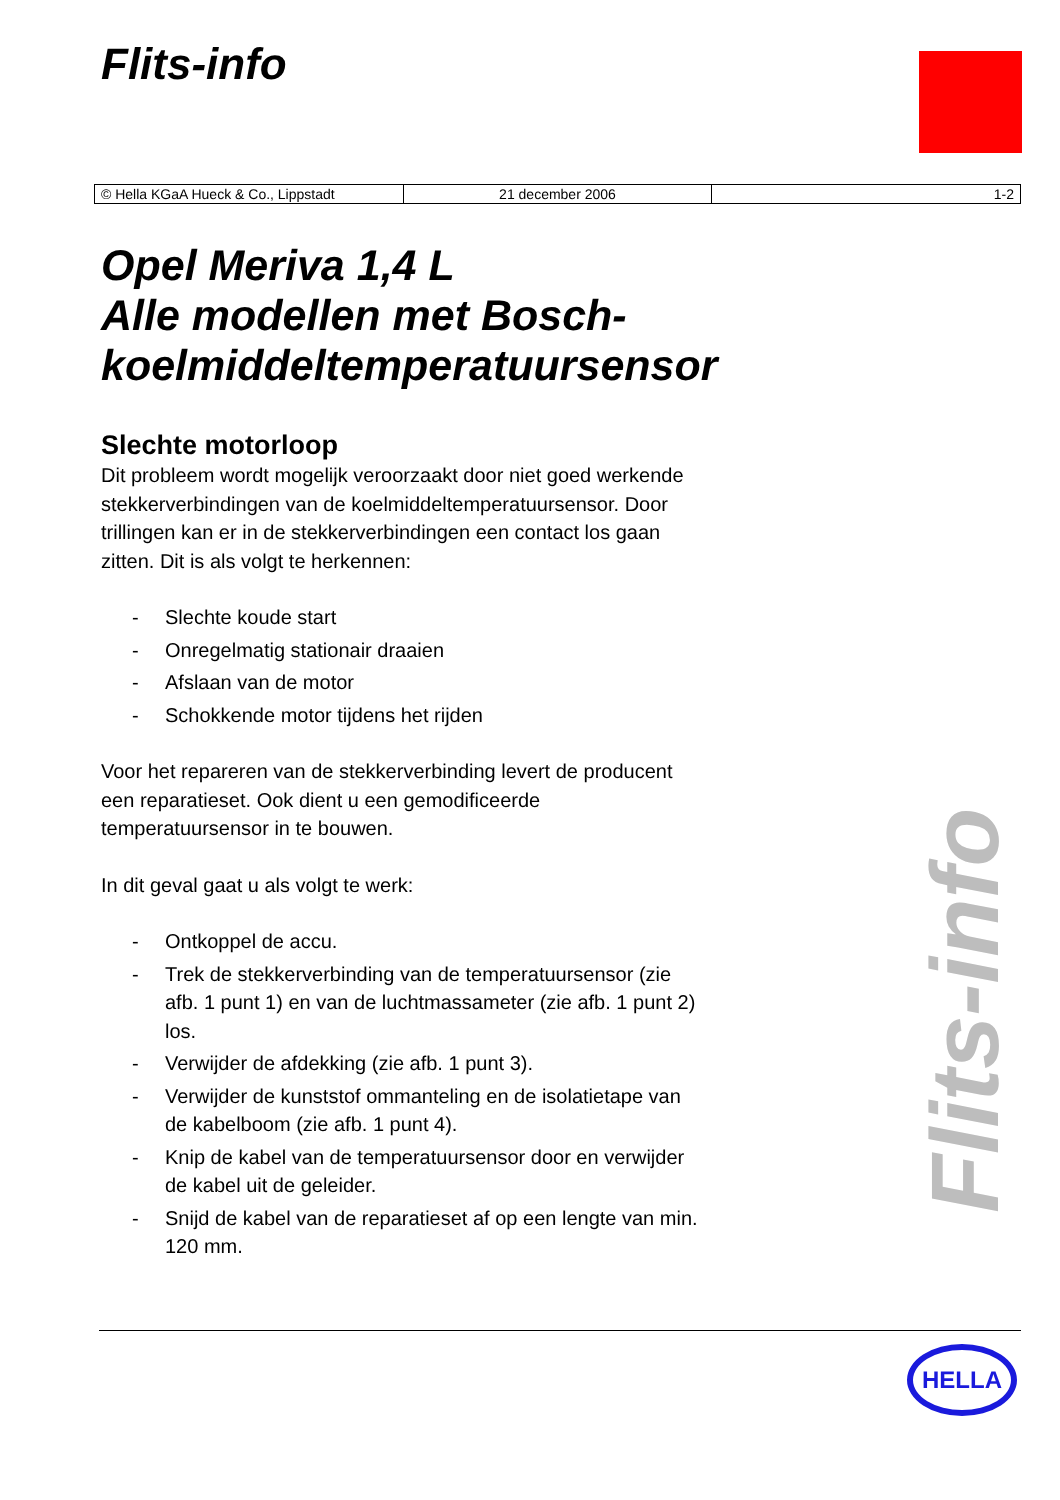Flits-info
| © Hella KGaA Hueck & Co., Lippstadt | 21 december 2006 | 1-2 |
Opel Meriva 1,4 L
Alle modellen met Bosch-koelmiddeltemperatuursensor
Slechte motorloop
Dit probleem wordt mogelijk veroorzaakt door niet goed werkende stekkerverbindingen van de koelmiddeltemperatuursensor. Door trillingen kan er in de stekkerverbindingen een contact los gaan zitten. Dit is als volgt te herkennen:
- Slechte koude start
- Onregelmatig stationair draaien
- Afslaan van de motor
- Schokkende motor tijdens het rijden
Voor het repareren van de stekkerverbinding levert de producent een reparatieset. Ook dient u een gemodificeerde temperatuursensor in te bouwen.
In dit geval gaat u als volgt te werk:
- Ontkoppel de accu.
- Trek de stekkerverbinding van de temperatuursensor (zie afb. 1 punt 1) en van de luchtmassameter (zie afb. 1 punt 2) los.
- Verwijder de afdekking (zie afb. 1 punt 3).
- Verwijder de kunststof ommanteling en de isolatietape van de kabelboom (zie afb. 1 punt 4).
- Knip de kabel van de temperatuursensor door en verwijder de kabel uit de geleider.
- Snijd de kabel van de reparatieset af op een lengte van min. 120 mm.
Flits-info
HELLA